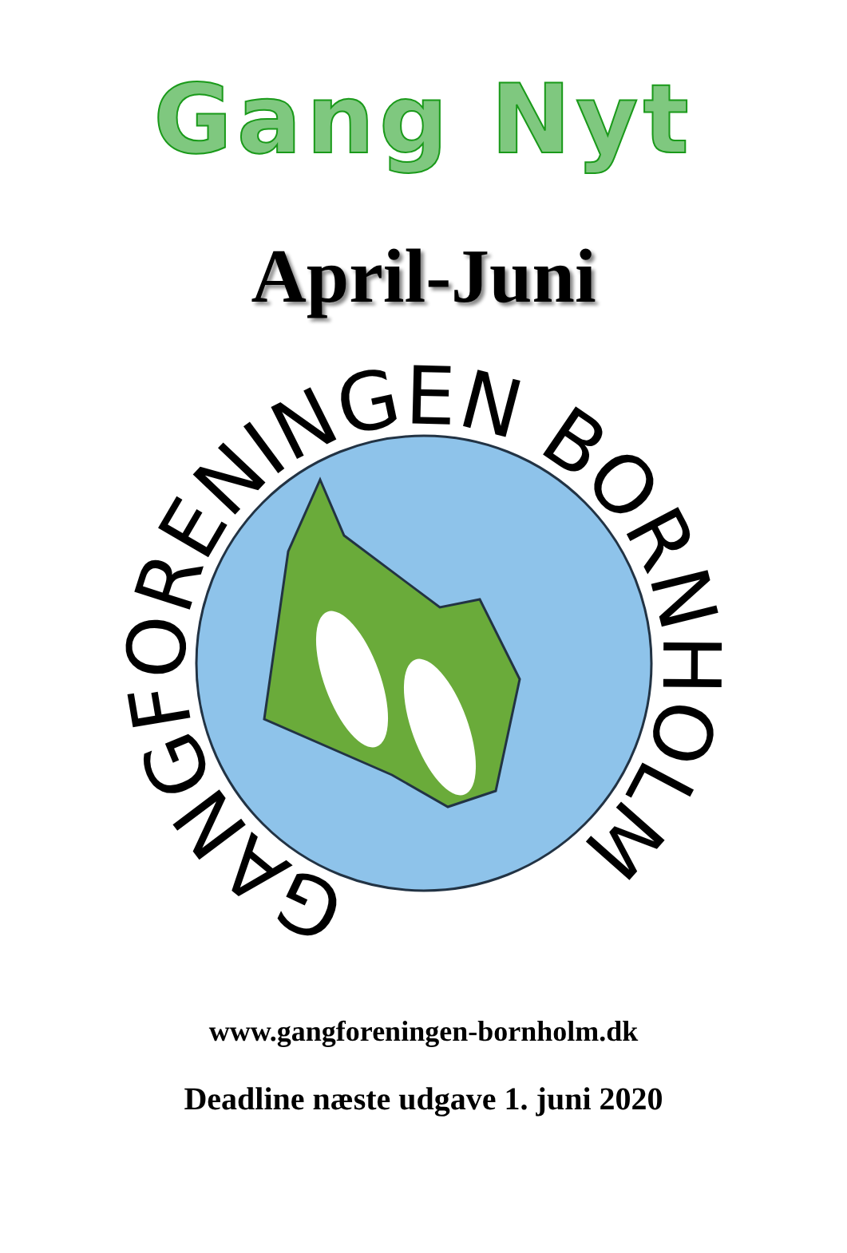Gang Nyt
April-Juni
GANGFORENINGEN BORNHOLM
www.gangforeningen-bornholm.dk
Deadline næste udgave 1. juni 2020